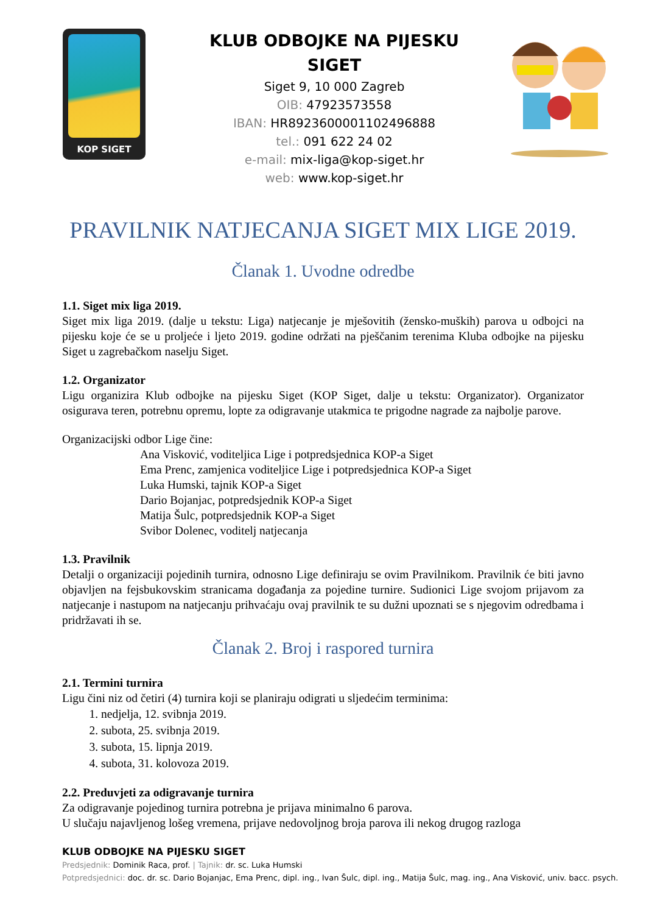KOP SIGET
KLUB ODBOJKE NA PIJESKU SIGET
Siget 9, 10 000 Zagreb
OIB: 47923573558
IBAN: HR8923600001102496888
tel.: 091 622 24 02
e-mail: mix-liga@kop-siget.hr
web: www.kop-siget.hr
PRAVILNIK NATJECANJA SIGET MIX LIGE 2019.
Članak 1. Uvodne odredbe
1.1. Siget mix liga 2019.
Siget mix liga 2019. (dalje u tekstu: Liga) natjecanje je mješovitih (žensko-muških) parova u odbojci na pijesku koje će se u proljeće i ljeto 2019. godine održati na pješčanim terenima Kluba odbojke na pijesku Siget u zagrebačkom naselju Siget.
1.2. Organizator
Ligu organizira Klub odbojke na pijesku Siget (KOP Siget, dalje u tekstu: Organizator). Organizator osigurava teren, potrebnu opremu, lopte za odigravanje utakmica te prigodne nagrade za najbolje parove.
Organizacijski odbor Lige čine:
Ana Visković, voditeljica Lige i potpredsjednica KOP-a Siget
Ema Prenc, zamjenica voditeljice Lige i potpredsjednica KOP-a Siget
Luka Humski, tajnik KOP-a Siget
Dario Bojanjac, potpredsjednik KOP-a Siget
Matija Šulc, potpredsjednik KOP-a Siget
Svibor Dolenec, voditelj natjecanja
1.3. Pravilnik
Detalji o organizaciji pojedinih turnira, odnosno Lige definiraju se ovim Pravilnikom. Pravilnik će biti javno objavljen na fejsbukovskim stranicama događanja za pojedine turnire. Sudionici Lige svojom prijavom za natjecanje i nastupom na natjecanju prihvaćaju ovaj pravilnik te su dužni upoznati se s njegovim odredbama i pridržavati ih se.
Članak 2. Broj i raspored turnira
2.1. Termini turnira
Ligu čini niz od četiri (4) turnira koji se planiraju odigrati u sljedećim terminima:
1. nedjelja, 12. svibnja 2019.
2. subota, 25. svibnja 2019.
3. subota, 15. lipnja 2019.
4. subota, 31. kolovoza 2019.
2.2. Preduvjeti za odigravanje turnira
Za odigravanje pojedinog turnira potrebna je prijava minimalno 6 parova.
U slučaju najavljenog lošeg vremena, prijave nedovoljnog broja parova ili nekog drugog razloga
KLUB ODBOJKE NA PIJESKU SIGET
Predsjednik: Dominik Raca, prof. | Tajnik: dr. sc. Luka Humski
Potpredsjednici: doc. dr. sc. Dario Bojanjac, Ema Prenc, dipl. ing., Ivan Šulc, dipl. ing., Matija Šulc, mag. ing., Ana Visković, univ. bacc. psych.